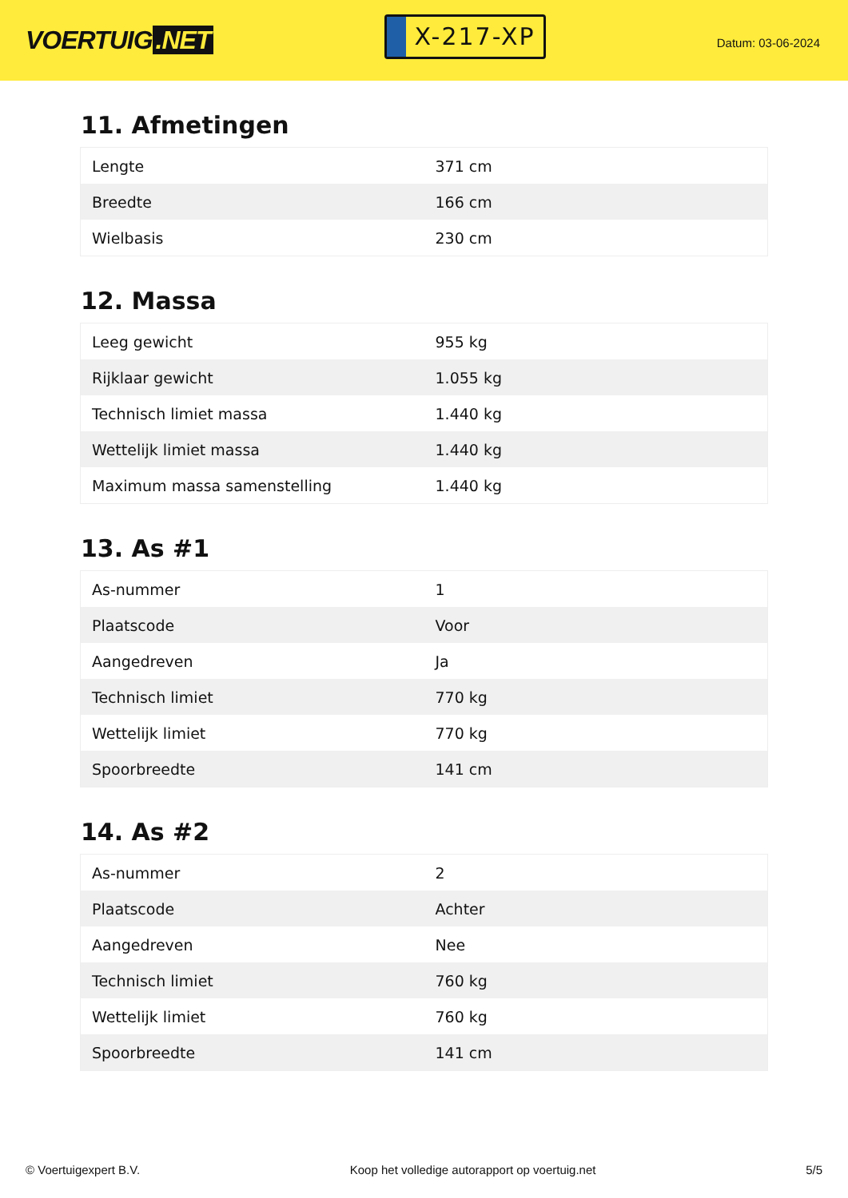VOERTUIG.NET
X-217-XP
Datum: 03-06-2024
11. Afmetingen
| Lengte | 371 cm |
| Breedte | 166 cm |
| Wielbasis | 230 cm |
12. Massa
| Leeg gewicht | 955 kg |
| Rijklaar gewicht | 1.055 kg |
| Technisch limiet massa | 1.440 kg |
| Wettelijk limiet massa | 1.440 kg |
| Maximum massa samenstelling | 1.440 kg |
13. As #1
| As-nummer | 1 |
| Plaatscode | Voor |
| Aangedreven | Ja |
| Technisch limiet | 770 kg |
| Wettelijk limiet | 770 kg |
| Spoorbreedte | 141 cm |
14. As #2
| As-nummer | 2 |
| Plaatscode | Achter |
| Aangedreven | Nee |
| Technisch limiet | 760 kg |
| Wettelijk limiet | 760 kg |
| Spoorbreedte | 141 cm |
© Voertuigexpert B.V. Koop het volledige autorapport op voertuig.net 5/5